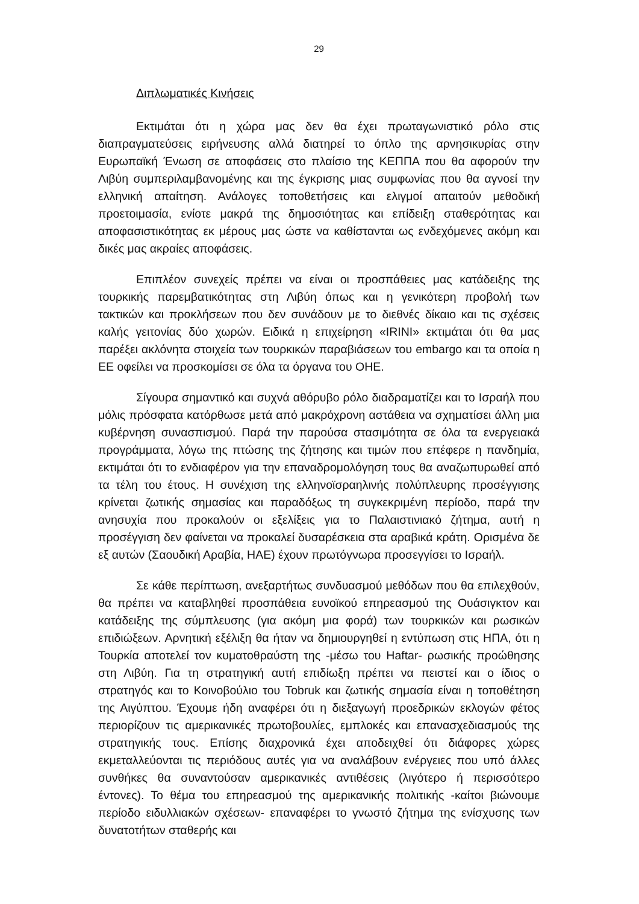29
Διπλωματικές Κινήσεις
Εκτιμάται ότι η χώρα μας δεν θα έχει πρωταγωνιστικό ρόλο στις διαπραγματεύσεις ειρήνευσης αλλά διατηρεί το όπλο της αρνησικυρίας στην Ευρωπαϊκή Ένωση σε αποφάσεις στο πλαίσιο της ΚΕΠΠΑ που θα αφορούν την Λιβύη συμπεριλαμβανομένης και της έγκρισης μιας συμφωνίας που θα αγνοεί την ελληνική απαίτηση. Ανάλογες τοποθετήσεις και ελιγμοί απαιτούν μεθοδική προετοιμασία, ενίοτε μακρά της δημοσιότητας και επίδειξη σταθερότητας και αποφασιστικότητας εκ μέρους μας ώστε να καθίστανται ως ενδεχόμενες ακόμη και δικές μας ακραίες αποφάσεις.
Επιπλέον συνεχείς πρέπει να είναι οι προσπάθειες μας κατάδειξης της τουρκικής παρεμβατικότητας στη Λιβύη όπως και η γενικότερη προβολή των τακτικών και προκλήσεων που δεν συνάδουν με το διεθνές δίκαιο και τις σχέσεις καλής γειτονίας δύο χωρών. Ειδικά η επιχείρηση «IRINI» εκτιμάται ότι θα μας παρέξει ακλόνητα στοιχεία των τουρκικών παραβιάσεων του embargo και τα οποία η ΕΕ οφείλει να προσκομίσει σε όλα τα όργανα του ΟΗΕ.
Σίγουρα σημαντικό και συχνά αθόρυβο ρόλο διαδραματίζει και το Ισραήλ που μόλις πρόσφατα κατόρθωσε μετά από μακρόχρονη αστάθεια να σχηματίσει άλλη μια κυβέρνηση συνασπισμού. Παρά την παρούσα στασιμότητα σε όλα τα ενεργειακά προγράμματα, λόγω της πτώσης της ζήτησης και τιμών που επέφερε η πανδημία, εκτιμάται ότι το ενδιαφέρον για την επαναδρομολόγηση τους θα αναζωπυρωθεί από τα τέλη του έτους. Η συνέχιση της ελληνοϊσραηλινής πολύπλευρης προσέγγισης κρίνεται ζωτικής σημασίας και παραδόξως τη συγκεκριμένη περίοδο, παρά την ανησυχία που προκαλούν οι εξελίξεις για το Παλαιστινιακό ζήτημα, αυτή η προσέγγιση δεν φαίνεται να προκαλεί δυσαρέσκεια στα αραβικά κράτη. Ορισμένα δε εξ αυτών (Σαουδική Αραβία, ΗΑΕ) έχουν πρωτόγνωρα προσεγγίσει το Ισραήλ.
Σε κάθε περίπτωση, ανεξαρτήτως συνδυασμού μεθόδων που θα επιλεχθούν, θα πρέπει να καταβληθεί προσπάθεια ευνοϊκού επηρεασμού της Ουάσιγκτον και κατάδειξης της σύμπλευσης (για ακόμη μια φορά) των τουρκικών και ρωσικών επιδιώξεων. Αρνητική εξέλιξη θα ήταν να δημιουργηθεί η εντύπωση στις ΗΠΑ, ότι η Τουρκία αποτελεί τον κυματοθραύστη της -μέσω του Haftar- ρωσικής προώθησης στη Λιβύη. Για τη στρατηγική αυτή επιδίωξη πρέπει να πειστεί και ο ίδιος ο στρατηγός και το Κοινοβούλιο του Tobruk και ζωτικής σημασία είναι η τοποθέτηση της Αιγύπτου. Έχουμε ήδη αναφέρει ότι η διεξαγωγή προεδρικών εκλογών φέτος περιορίζουν τις αμερικανικές πρωτοβουλίες, εμπλοκές και επανασχεδιασμούς της στρατηγικής τους. Επίσης διαχρονικά έχει αποδειχθεί ότι διάφορες χώρες εκμεταλλεύονται τις περιόδους αυτές για να αναλάβουν ενέργειες που υπό άλλες συνθήκες θα συναντούσαν αμερικανικές αντιθέσεις (λιγότερο ή περισσότερο έντονες). Το θέμα του επηρεασμού της αμερικανικής πολιτικής -καίτοι βιώνουμε περίοδο ειδυλλιακών σχέσεων- επαναφέρει το γνωστό ζήτημα της ενίσχυσης των δυνατοτήτων σταθερής και